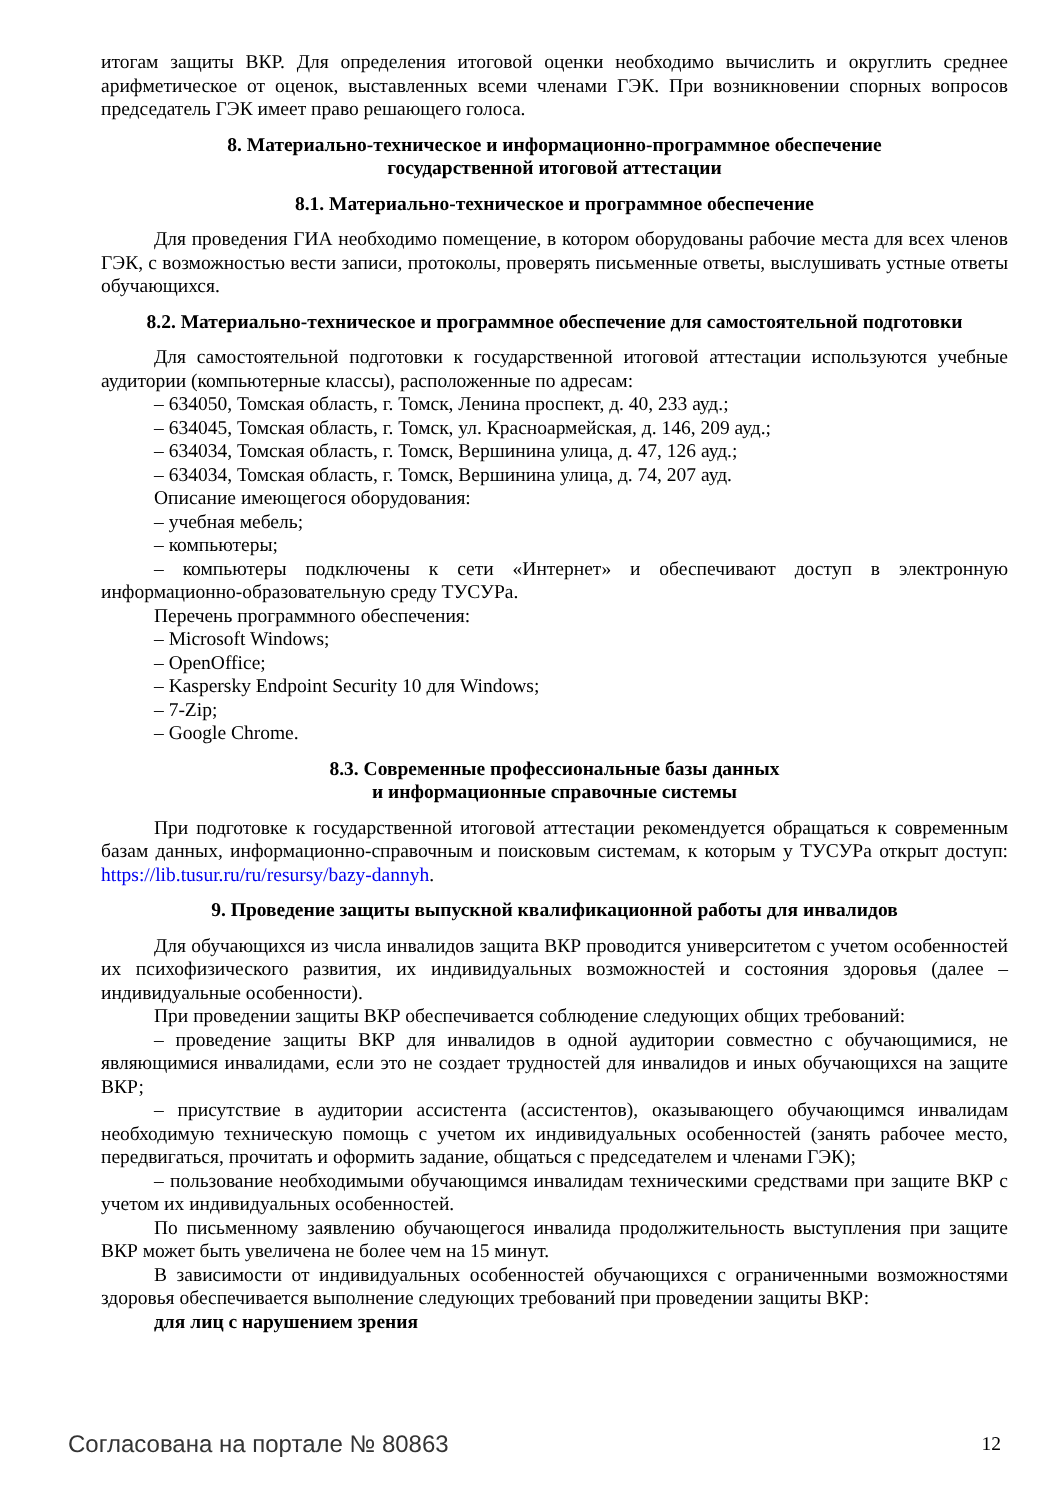итогам защиты ВКР. Для определения итоговой оценки необходимо вычислить и округлить среднее арифметическое от оценок, выставленных всеми членами ГЭК. При возникновении спорных вопросов председатель ГЭК имеет право решающего голоса.
8. Материально-техническое и информационно-программное обеспечение
государственной итоговой аттестации
8.1. Материально-техническое и программное обеспечение
Для проведения ГИА необходимо помещение, в котором оборудованы рабочие места для всех членов ГЭК, с возможностью вести записи, протоколы, проверять письменные ответы, выслушивать устные ответы обучающихся.
8.2. Материально-техническое и программное обеспечение для самостоятельной подготовки
Для самостоятельной подготовки к государственной итоговой аттестации используются учебные аудитории (компьютерные классы), расположенные по адресам:
– 634050, Томская область, г. Томск, Ленина проспект, д. 40, 233 ауд.;
– 634045, Томская область, г. Томск, ул. Красноармейская, д. 146, 209 ауд.;
– 634034, Томская область, г. Томск, Вершинина улица, д. 47, 126 ауд.;
– 634034, Томская область, г. Томск, Вершинина улица, д. 74, 207 ауд.
Описание имеющегося оборудования:
– учебная мебель;
– компьютеры;
– компьютеры подключены к сети «Интернет» и обеспечивают доступ в электронную информационно-образовательную среду ТУСУРа.
Перечень программного обеспечения:
– Microsoft Windows;
– OpenOffice;
– Kaspersky Endpoint Security 10 для Windows;
– 7-Zip;
– Google Chrome.
8.3. Современные профессиональные базы данных
и информационные справочные системы
При подготовке к государственной итоговой аттестации рекомендуется обращаться к современным базам данных, информационно-справочным и поисковым системам, к которым у ТУСУРа открыт доступ: https://lib.tusur.ru/ru/resursy/bazy-dannyh.
9. Проведение защиты выпускной квалификационной работы для инвалидов
Для обучающихся из числа инвалидов защита ВКР проводится университетом с учетом особенностей их психофизического развития, их индивидуальных возможностей и состояния здоровья (далее – индивидуальные особенности).
При проведении защиты ВКР обеспечивается соблюдение следующих общих требований:
– проведение защиты ВКР для инвалидов в одной аудитории совместно с обучающимися, не являющимися инвалидами, если это не создает трудностей для инвалидов и иных обучающихся на защите ВКР;
– присутствие в аудитории ассистента (ассистентов), оказывающего обучающимся инвалидам необходимую техническую помощь с учетом их индивидуальных особенностей (занять рабочее место, передвигаться, прочитать и оформить задание, общаться с председателем и членами ГЭК);
– пользование необходимыми обучающимся инвалидам техническими средствами при защите ВКР с учетом их индивидуальных особенностей.
По письменному заявлению обучающегося инвалида продолжительность выступления при защите ВКР может быть увеличена не более чем на 15 минут.
В зависимости от индивидуальных особенностей обучающихся с ограниченными возможностями здоровья обеспечивается выполнение следующих требований при проведении защиты ВКР:
для лиц с нарушением зрения
Согласована на портале № 80863 12